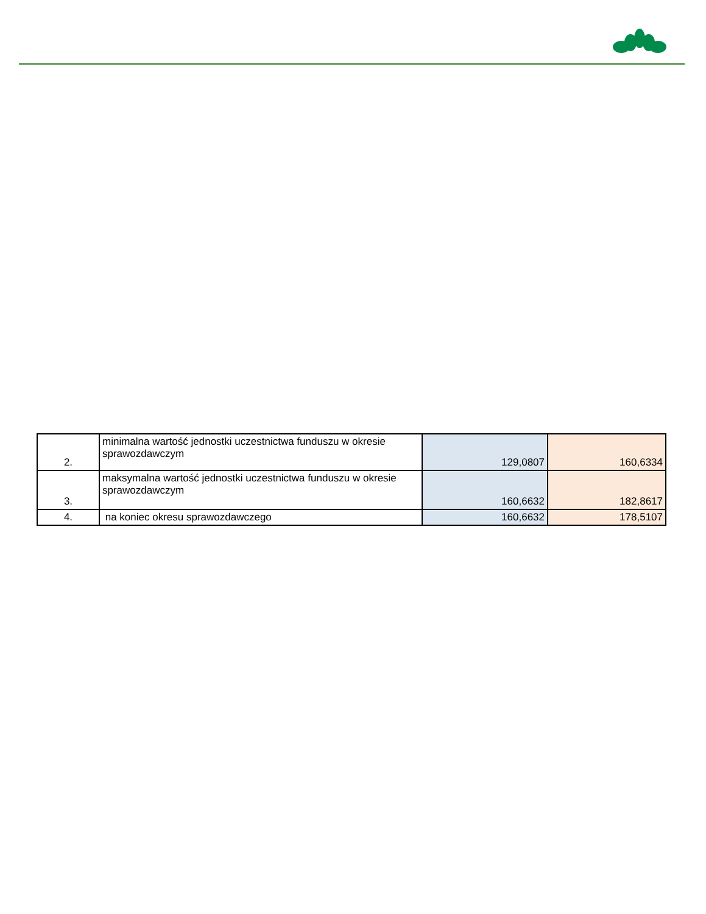| 2. | minimalna wartość jednostki uczestnictwa funduszu w okresie sprawozdawczym | 129,0807 | 160,6334 |
| 3. | maksymalna wartość jednostki uczestnictwa funduszu w okresie sprawozdawczym | 160,6632 | 182,8617 |
| 4. | na koniec okresu sprawozdawczego | 160,6632 | 178,5107 |